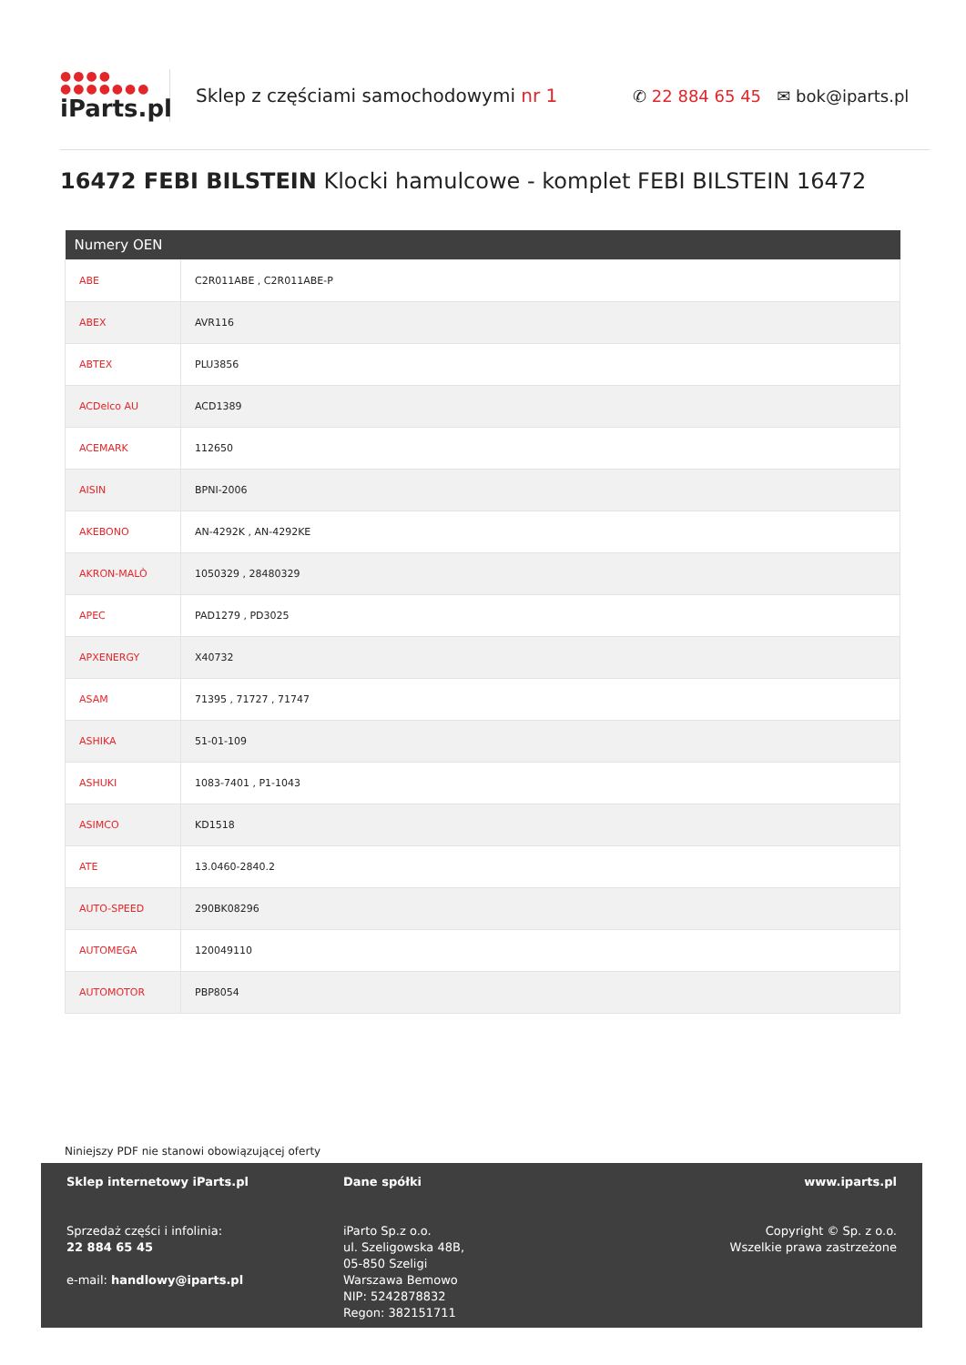●●●●
●●●●●●●
iParts.pl
Sklep z częściami samochodowymi nr 1
✆ 22 884 65 45 ✉ bok@iparts.pl
16472 FEBI BILSTEIN Klocki hamulcowe - komplet FEBI BILSTEIN 16472
| Numery OEN | |
| --- | --- |
| ABE | C2R011ABE , C2R011ABE-P |
| ABEX | AVR116 |
| ABTEX | PLU3856 |
| ACDelco AU | ACD1389 |
| ACEMARK | 112650 |
| AISIN | BPNI-2006 |
| AKEBONO | AN-4292K , AN-4292KE |
| AKRON-MALÒ | 1050329 , 28480329 |
| APEC | PAD1279 , PD3025 |
| APXENERGY | X40732 |
| ASAM | 71395 , 71727 , 71747 |
| ASHIKA | 51-01-109 |
| ASHUKI | 1083-7401 , P1-1043 |
| ASIMCO | KD1518 |
| ATE | 13.0460-2840.2 |
| AUTO-SPEED | 290BK08296 |
| AUTOMEGA | 120049110 |
| AUTOMOTOR | PBP8054 |
Niniejszy PDF nie stanowi obowiązującej oferty
Sklep internetowy iParts.pl
Sprzedaż części i infolinia:
22 884 65 45
e-mail: handlowy@iparts.pl
Dane spółki
iParto Sp.z o.o.
ul. Szeligowska 48B,
05-850 Szeligi
Warszawa Bemowo
NIP: 5242878832
Regon: 382151711
www.iparts.pl
Copyright © Sp. z o.o.
Wszelkie prawa zastrzeżone